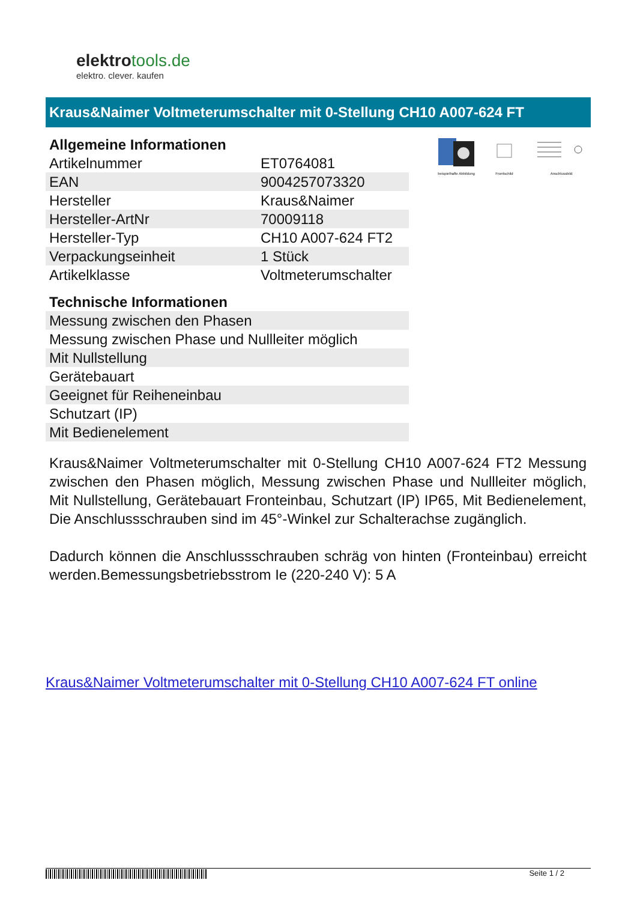elektrotools.de
elektro. clever. kaufen
Kraus&Naimer Voltmeterumschalter mit 0-Stellung CH10 A007-624 FT
| Allgemeine Informationen | |
| --- | --- |
| Artikelnummer | ET0764081 |
| EAN | 9004257073320 |
| Hersteller | Kraus&Naimer |
| Hersteller-ArtNr | 70009118 |
| Hersteller-Typ | CH10 A007-624 FT2 |
| Verpackungseinheit | 1 Stück |
| Artikelklasse | Voltmeterumschalter |
| Technische Informationen |
| --- |
| Messung zwischen den Phasen |
| Messung zwischen Phase und Nullleiter möglich |
| Mit Nullstellung |
| Gerätebauart |
| Geeignet für Reiheneinbau |
| Schutzart (IP) |
| Mit Bedienelement |
beispielhafte Abbildung
Frontschild
Anschlussbild
Kraus&Naimer Voltmeterumschalter mit 0-Stellung CH10 A007-624 FT2 Messung zwischen den Phasen möglich, Messung zwischen Phase und Nullleiter möglich, Mit Nullstellung, Gerätebauart Fronteinbau, Schutzart (IP) IP65, Mit Bedienelement, Die Anschlussschrauben sind im 45°-Winkel zur Schalterachse zugänglich.
Dadurch können die Anschlussschrauben schräg von hinten (Fronteinbau) erreicht werden.Bemessungsbetriebsstrom Ie (220-240 V): 5 A
Kraus&Naimer Voltmeterumschalter mit 0-Stellung CH10 A007-624 FT online
Seite 1 / 2